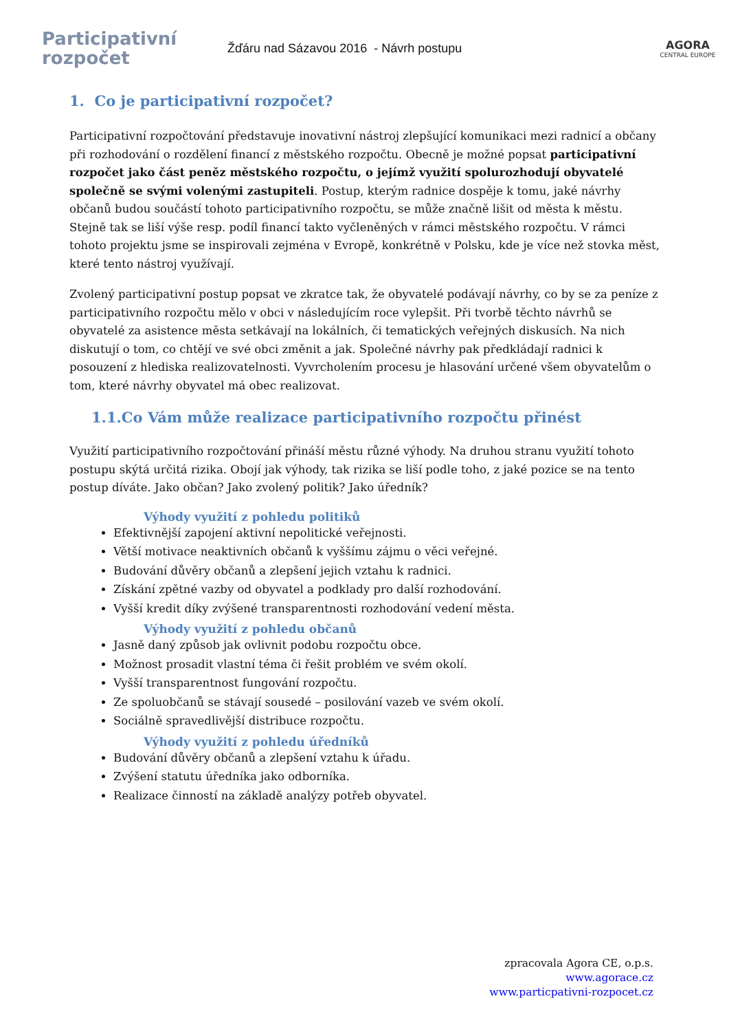Participativní
rozpočet
Žďáru nad Sázavou 2016 - Návrh postupu
AGORA
CENTRAL EUROPE
1. Co je participativní rozpočet?
Participativní rozpočtování představuje inovativní nástroj zlepšující komunikaci mezi radnicí a občany při rozhodování o rozdělení financí z městského rozpočtu. Obecně je možné popsat participativní rozpočet jako část peněz městského rozpočtu, o jejímž využití spolurozhodují obyvatelé společně se svými volenými zastupiteli. Postup, kterým radnice dospěje k tomu, jaké návrhy občanů budou součástí tohoto participativního rozpočtu, se může značně lišit od města k městu. Stejně tak se liší výše resp. podíl financí takto vyčleněných v rámci městského rozpočtu. V rámci tohoto projektu jsme se inspirovali zejména v Evropě, konkrétně v Polsku, kde je více než stovka měst, které tento nástroj využívají.
Zvolený participativní postup popsat ve zkratce tak, že obyvatelé podávají návrhy, co by se za peníze z participativního rozpočtu mělo v obci v následujícím roce vylepšit. Při tvorbě těchto návrhů se obyvatelé za asistence města setkávají na lokálních, či tematických veřejných diskusích. Na nich diskutují o tom, co chtějí ve své obci změnit a jak. Společné návrhy pak předkládají radnici k posouzení z hlediska realizovatelnosti. Vyvrcholením procesu je hlasování určené všem obyvatelům o tom, které návrhy obyvatel má obec realizovat.
1.1.Co Vám může realizace participativního rozpočtu přinést
Využití participativního rozpočtování přináší městu různé výhody. Na druhou stranu využití tohoto postupu skýtá určitá rizika. Obojí jak výhody, tak rizika se liší podle toho, z jaké pozice se na tento postup díváte. Jako občan? Jako zvolený politik? Jako úředník?
Výhody využití z pohledu politiků
Efektivnější zapojení aktivní nepolitické veřejnosti.
Větší motivace neaktivních občanů k vyššímu zájmu o věci veřejné.
Budování důvěry občanů a zlepšení jejich vztahu k radnici.
Získání zpětné vazby od obyvatel a podklady pro další rozhodování.
Vyšší kredit díky zvýšené transparentnosti rozhodování vedení města.
Výhody využití z pohledu občanů
Jasně daný způsob jak ovlivnit podobu rozpočtu obce.
Možnost prosadit vlastní téma či řešit problém ve svém okolí.
Vyšší transparentnost fungování rozpočtu.
Ze spoluobčanů se stávají sousedé – posilování vazeb ve svém okolí.
Sociálně spravedlivější distribuce rozpočtu.
Výhody využití z pohledu úředníků
Budování důvěry občanů a zlepšení vztahu k úřadu.
Zvýšení statutu úředníka jako odborníka.
Realizace činností na základě analýzy potřeb obyvatel.
zpracovala Agora CE, o.p.s.
www.agorace.cz
www.particpativni-rozpocet.cz